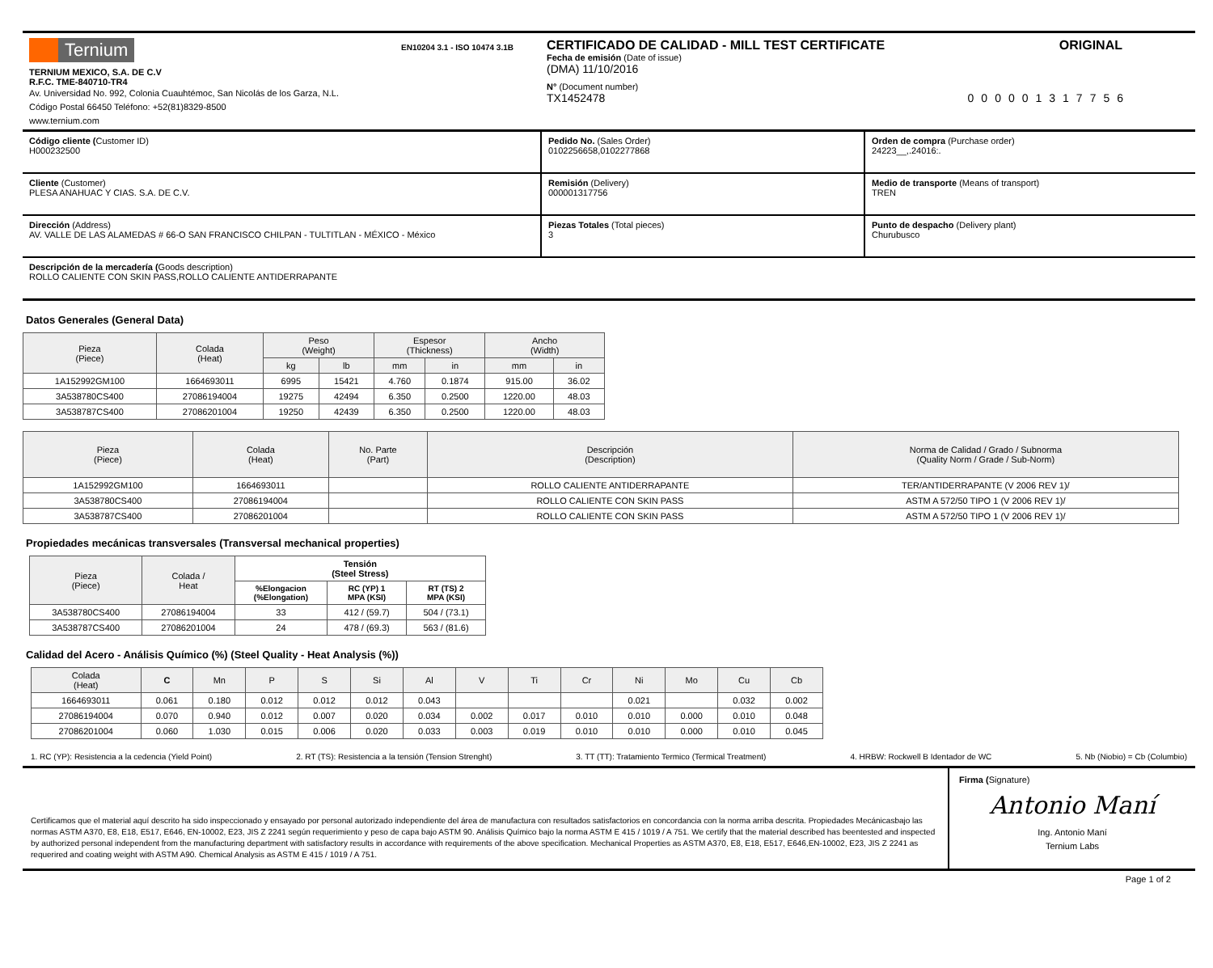Ternium
TERNIUM MEXICO, S.A. DE C.V
R.F.C. TME-840710-TR4
Av. Universidad No. 992, Colonia Cuauhtémoc, San Nicolás de los Garza, N.L.
Código Postal 66450 Teléfono: +52(81)8329-8500
www.ternium.com
EN10204 3.1 - ISO 10474 3.1B
CERTIFICADO DE CALIDAD - MILL TEST CERTIFICATE ORIGINAL
Fecha de emisión (Date of issue)
(DMA) 11/10/2016
N° (Document number)
TX1452478 000001317756
Código cliente (Customer ID)
H000232500
Pedido No. (Sales Order)
0102256658,0102277868
Orden de compra (Purchase order)
24223__,.24016:.
Cliente (Customer)
PLESA ANAHUAC Y CIAS. S.A. DE C.V.
Remisión (Delivery)
000001317756
Medio de transporte (Means of transport)
TREN
Dirección (Address)
AV. VALLE DE LAS ALAMEDAS # 66-O SAN FRANCISCO CHILPAN - TULTITLAN - MÉXICO - México
Piezas Totales (Total pieces)
3
Punto de despacho (Delivery plant)
Churubusco
Descripción de la mercadería (Goods description)
ROLLO CALIENTE CON SKIN PASS,ROLLO CALIENTE ANTIDERRAPANTE
Datos Generales (General Data)
| Pieza (Piece) | Colada (Heat) | Peso (Weight) | | Espesor (Thickness) | | Ancho (Width) | |
| --- | --- | --- | --- | --- | --- | --- | --- |
| | | kg | lb | mm | in | mm | in |
| 1A152992GM100 | 1664693011 | 6995 | 15421 | 4.760 | 0.1874 | 915.00 | 36.02 |
| 3A538780CS400 | 27086194004 | 19275 | 42494 | 6.350 | 0.2500 | 1220.00 | 48.03 |
| 3A538787CS400 | 27086201004 | 19250 | 42439 | 6.350 | 0.2500 | 1220.00 | 48.03 |
| Pieza (Piece) | Colada (Heat) | No. Parte (Part) | Descripción (Description) | Norma de Calidad / Grado / Subnorma (Quality Norm / Grade / Sub-Norm) |
| --- | --- | --- | --- | --- |
| 1A152992GM100 | 1664693011 | | ROLLO CALIENTE ANTIDERRAPANTE | TER/ANTIDERRAPANTE (V 2006 REV 1)/ |
| 3A538780CS400 | 27086194004 | | ROLLO CALIENTE CON SKIN PASS | ASTM A 572/50 TIPO 1 (V 2006 REV 1)/ |
| 3A538787CS400 | 27086201004 | | ROLLO CALIENTE CON SKIN PASS | ASTM A 572/50 TIPO 1 (V 2006 REV 1)/ |
Propiedades mecánicas transversales (Transversal mechanical properties)
| Pieza (Piece) | Colada / Heat | Tensión (Steel Stress) | | |
| --- | --- | --- | --- | --- |
| | | %Elongacion (%Elongation) | RC (YP) 1 MPA (KSI) | RT (TS) 2 MPA (KSI) |
| 3A538780CS400 | 27086194004 | 33 | 412 / (59.7) | 504 / (73.1) |
| 3A538787CS400 | 27086201004 | 24 | 478 / (69.3) | 563 / (81.6) |
Calidad del Acero - Análisis Químico (%) (Steel Quality - Heat Analysis (%))
| Colada (Heat) | C | Mn | P | S | Si | Al | V | Ti | Cr | Ni | Mo | Cu | Cb |
| --- | --- | --- | --- | --- | --- | --- | --- | --- | --- | --- | --- | --- | --- |
| 1664693011 | 0.061 | 0.180 | 0.012 | 0.012 | 0.012 | 0.043 | | | | 0.021 | | 0.032 | 0.002 |
| 27086194004 | 0.070 | 0.940 | 0.012 | 0.007 | 0.020 | 0.034 | 0.002 | 0.017 | 0.010 | 0.010 | 0.000 | 0.010 | 0.048 |
| 27086201004 | 0.060 | 1.030 | 0.015 | 0.006 | 0.020 | 0.033 | 0.003 | 0.019 | 0.010 | 0.010 | 0.000 | 0.010 | 0.045 |
1. RC (YP): Resistencia a la cedencia (Yield Point) 2. RT (TS): Resistencia a la tensión (Tension Strenght) 3. TT (TT): Tratamiento Termico (Termical Treatment) 4. HRBW: Rockwell B Identador de WC 5. Nb (Niobio) = Cb (Columbio)
Certificamos que el material aquí descrito ha sido inspeccionado y ensayado por personal autorizado independiente del área de manufactura con resultados satisfactorios en concordancia con la norma arriba descrita. Propiedades Mecánicasbajo las normas ASTM A370, E8, E18, E517, E646, EN-10002, E23, JIS Z 2241 según requerimiento y peso de capa bajo ASTM 90. Análisis Químico bajo la norma ASTM E 415 / 1019 / A 751. We certify that the material described has beentested and inspected by authorized personal independent from the manufacturing department with satisfactory results in accordance with requirements of the above specification. Mechanical Properties as ASTM A370, E8, E18, E517, E646,EN-10002, E23, JIS Z 2241 as requerired and coating weight with ASTM A90. Chemical Analysis as ASTM E 415 / 1019 / A 751.
Firma (Signature)
Antonio Maní
Ing. Antonio Maní
Ternium Labs
Page 1 of 2